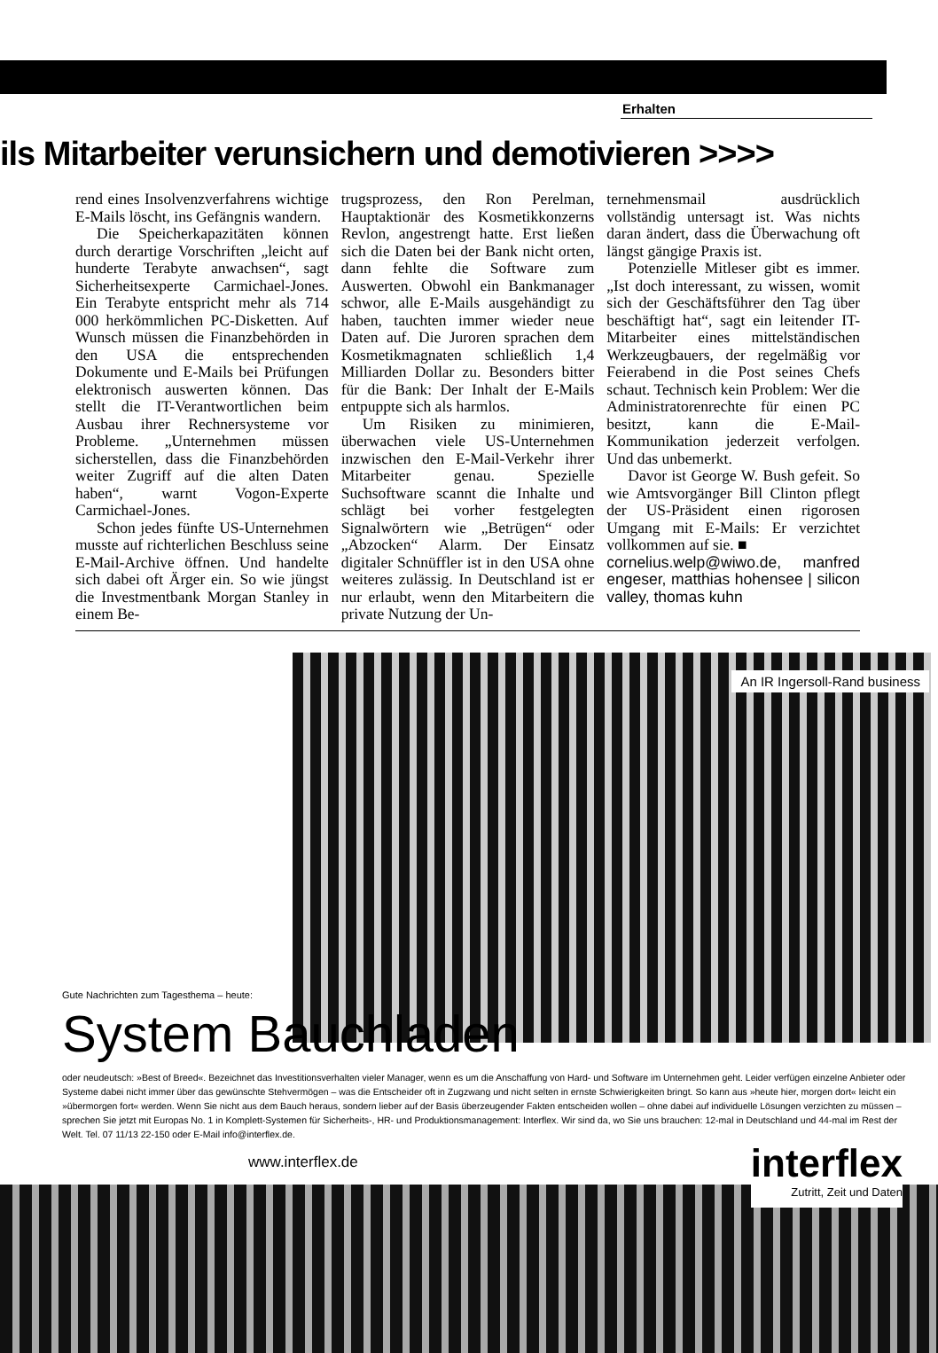Erhalten
ils Mitarbeiter verunsichern und demotivieren >>>>
rend eines Insolvenzverfahrens wichtige E-Mails löscht, ins Gefängnis wandern.
Die Speicherkapazitäten können durch derartige Vorschriften „leicht auf hunderte Terabyte anwachsen“, sagt Sicherheitsexperte Carmichael-Jones. Ein Terabyte entspricht mehr als 714 000 herkömmlichen PC-Disketten. Auf Wunsch müssen die Finanzbehörden in den USA die entsprechenden Dokumente und E-Mails bei Prüfungen elektronisch auswerten können. Das stellt die IT-Verantwortlichen beim Ausbau ihrer Rechnersysteme vor Probleme. „Unternehmen müssen sicherstellen, dass die Finanzbehörden weiter Zugriff auf die alten Daten haben“, warnt Vogon-Experte Carmichael-Jones.
Schon jedes fünfte US-Unternehmen musste auf richterlichen Beschluss seine E-Mail-Archive öffnen. Und handelte sich dabei oft Ärger ein. So wie jüngst die Investmentbank Morgan Stanley in einem Be-
trugsprozess, den Ron Perelman, Hauptaktionär des Kosmetikkonzerns Revlon, angestrengt hatte. Erst ließen sich die Daten bei der Bank nicht orten, dann fehlte die Software zum Auswerten. Obwohl ein Bankmanager schwor, alle E-Mails ausgehändigt zu haben, tauchten immer wieder neue Daten auf. Die Juroren sprachen dem Kosmetikmagnaten schließlich 1,4 Milliarden Dollar zu. Besonders bitter für die Bank: Der Inhalt der E-Mails entpuppte sich als harmlos.
Um Risiken zu minimieren, überwachen viele US-Unternehmen inzwischen den E-Mail-Verkehr ihrer Mitarbeiter genau. Spezielle Suchsoftware scannt die Inhalte und schlägt bei vorher festgelegten Signalwörtern wie „Betrügen“ oder „Abzocken“ Alarm. Der Einsatz digitaler Schnüffler ist in den USA ohne weiteres zulässig. In Deutschland ist er nur erlaubt, wenn den Mitarbeitern die private Nutzung der Un-
ternehmensmail ausdrücklich vollständig untersagt ist. Was nichts daran ändert, dass die Überwachung oft längst gängige Praxis ist.
Potenzielle Mitleser gibt es immer. „Ist doch interessant, zu wissen, womit sich der Geschäftsführer den Tag über beschäftigt hat“, sagt ein leitender IT-Mitarbeiter eines mittelständischen Werkzeugbauers, der regelmäßig vor Feierabend in die Post seines Chefs schaut. Technisch kein Problem: Wer die Administratorenrechte für einen PC besitzt, kann die E-Mail-Kommunikation jederzeit verfolgen. Und das unbemerkt.
Davor ist George W. Bush gefeit. So wie Amtsvorgänger Bill Clinton pflegt der US-Präsident einen rigorosen Umgang mit E-Mails: Er verzichtet vollkommen auf sie. ■
cornelius.welp@wiwo.de, manfred engeser, matthias hohensee | silicon valley, thomas kuhn
An IR Ingersoll-Rand business
Gute Nachrichten zum Tagesthema – heute:
System Bauchladen
oder neudeutsch: »Best of Breed«. Bezeichnet das Investitionsverhalten vieler Manager, wenn es um die Anschaffung von Hard- und Software im Unternehmen geht. Leider verfügen einzelne Anbieter oder Systeme dabei nicht immer über das gewünschte Stehvermögen – was die Entscheider oft in Zugzwang und nicht selten in ernste Schwierigkeiten bringt. So kann aus »heute hier, morgen dort« leicht ein »übermorgen fort« werden. Wenn Sie nicht aus dem Bauch heraus, sondern lieber auf der Basis überzeugender Fakten entscheiden wollen – ohne dabei auf individuelle Lösungen verzichten zu müssen – sprechen Sie jetzt mit Europas No. 1 in Komplett-Systemen für Sicherheits-, HR- und Produktionsmanagement: Interflex. Wir sind da, wo Sie uns brauchen: 12-mal in Deutschland und 44-mal im Rest der Welt. Tel. 07 11/13 22-150 oder E-Mail info@interflex.de.
interflex
Zutritt, Zeit und Daten
www.interflex.de